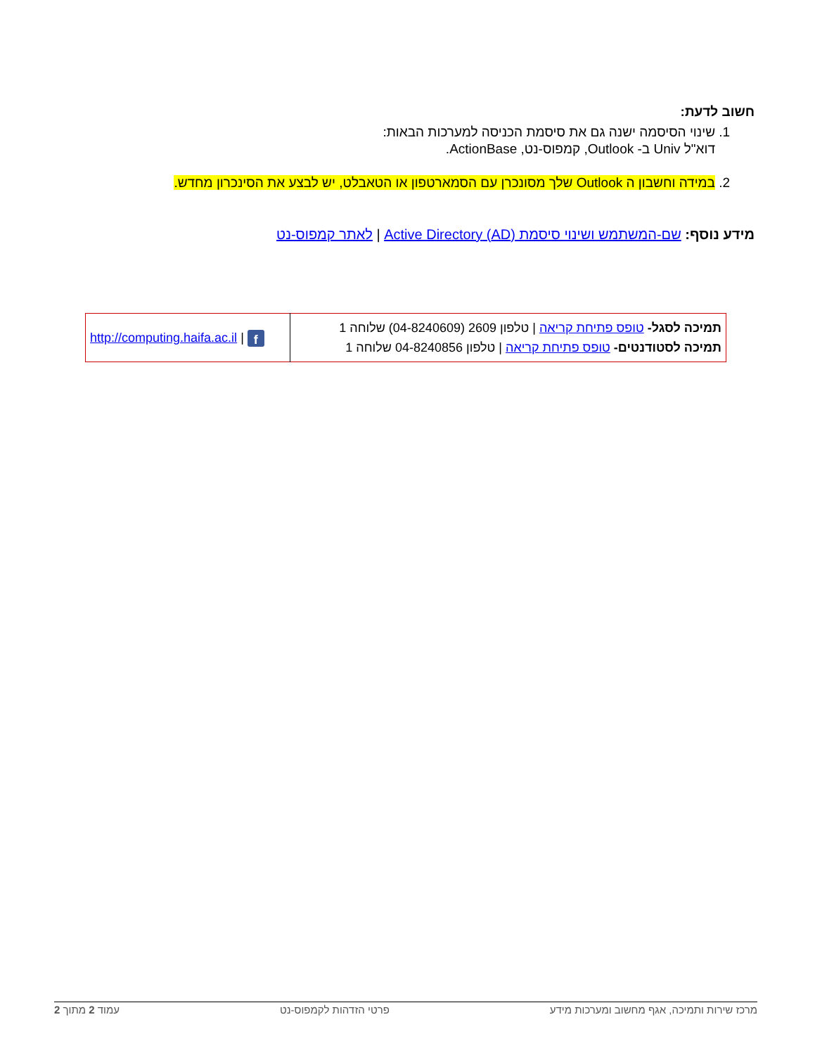חשוב לדעת:
1. שינוי הסיסמה ישנה גם את סיסמת הכניסה למערכות הבאות:
דוא"ל Univ ב- Outlook, קמפוס-נט, ActionBase.
2. במידה וחשבון ה Outlook שלך מסונכרן עם הסמארטפון או הטאבלט, יש לבצע את הסינכרון מחדש.
מידע נוסף: שם-המשתמש ושינוי סיסמת (AD) Active Directory | לאתר קמפוס-נט
| תמיכה לסגל- טופס פתיחת קריאה / טלפון 2609 (04-8240609) שלוחה 1 תמיכה לסטודנטים- טופס פתיחת קריאה / טלפון 04-8240856 שלוחה 1 | f / http://computing.haifa.ac.il |
מרכז שירות ותמיכה, אגף מחשוב ומערכות מידע פרטי הזדהות לקמפוס-נט עמוד 2 מתוך 2